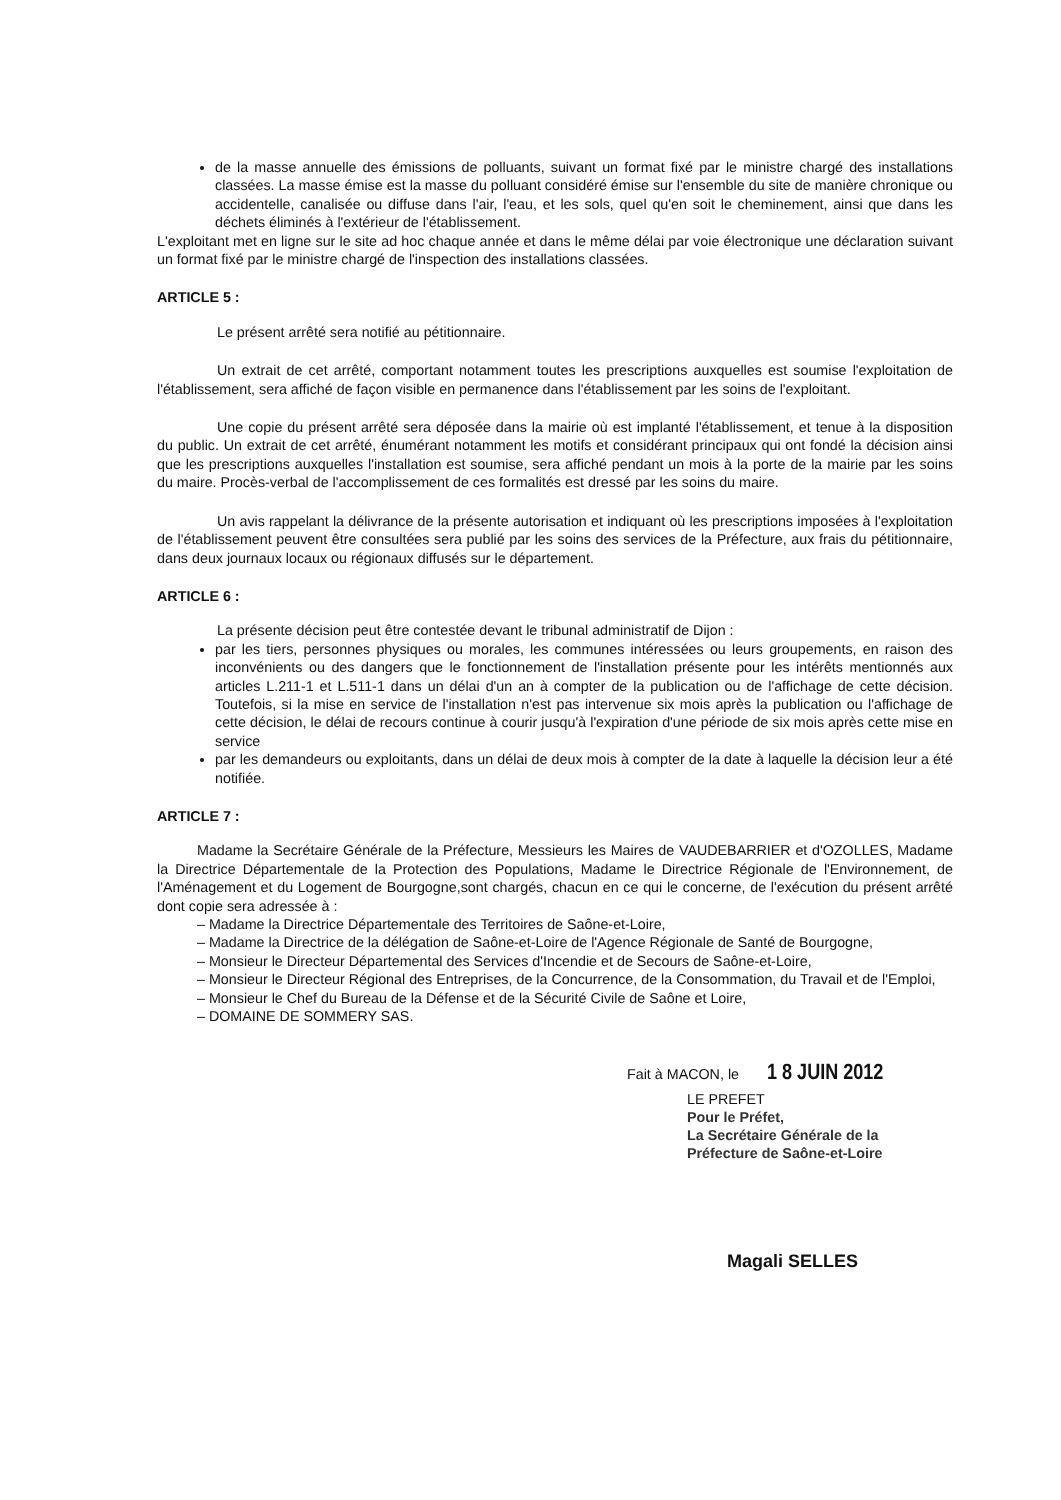de la masse annuelle des émissions de polluants, suivant un format fixé par le ministre chargé des installations classées. La masse émise est la masse du polluant considéré émise sur l'ensemble du site de manière chronique ou accidentelle, canalisée ou diffuse dans l'air, l'eau, et les sols, quel qu'en soit le cheminement, ainsi que dans les déchets éliminés à l'extérieur de l'établissement.
L'exploitant met en ligne sur le site ad hoc chaque année et dans le même délai par voie électronique une déclaration suivant un format fixé par le ministre chargé de l'inspection des installations classées.
ARTICLE 5 :
Le présent arrêté sera notifié au pétitionnaire.
Un extrait de cet arrêté, comportant notamment toutes les prescriptions auxquelles est soumise l'exploitation de l'établissement, sera affiché de façon visible en permanence dans l'établissement par les soins de l'exploitant.
Une copie du présent arrêté sera déposée dans la mairie où est implanté l'établissement, et tenue à la disposition du public. Un extrait de cet arrêté, énumérant notamment les motifs et considérant principaux qui ont fondé la décision ainsi que les prescriptions auxquelles l'installation est soumise, sera affiché pendant un mois à la porte de la mairie par les soins du maire. Procès-verbal de l'accomplissement de ces formalités est dressé par les soins du maire.
Un avis rappelant la délivrance de la présente autorisation et indiquant où les prescriptions imposées à l'exploitation de l'établissement peuvent être consultées sera publié par les soins des services de la Préfecture, aux frais du pétitionnaire, dans deux journaux locaux ou régionaux diffusés sur le département.
ARTICLE 6 :
La présente décision peut être contestée devant le tribunal administratif de Dijon :
par les tiers, personnes physiques ou morales, les communes intéressées ou leurs groupements, en raison des inconvénients ou des dangers que le fonctionnement de l'installation présente pour les intérêts mentionnés aux articles L.211-1 et L.511-1 dans un délai d'un an à compter de la publication ou de l'affichage de cette décision. Toutefois, si la mise en service de l'installation n'est pas intervenue six mois après la publication ou l'affichage de cette décision, le délai de recours continue à courir jusqu'à l'expiration d'une période de six mois après cette mise en service
par les demandeurs ou exploitants, dans un délai de deux mois à compter de la date à laquelle la décision leur a été notifiée.
ARTICLE 7 :
Madame la Secrétaire Générale de la Préfecture, Messieurs les Maires de VAUDEBARRIER et d'OZOLLES, Madame la Directrice Départementale de la Protection des Populations, Madame le Directrice Régionale de l'Environnement, de l'Aménagement et du Logement de Bourgogne,sont chargés, chacun en ce qui le concerne, de l'exécution du présent arrêté dont copie sera adressée à :
– Madame la Directrice Départementale des Territoires de Saône-et-Loire,
– Madame la Directrice de la délégation de Saône-et-Loire de l'Agence Régionale de Santé de Bourgogne,
– Monsieur le Directeur Départemental des Services d'Incendie et de Secours de Saône-et-Loire,
– Monsieur le Directeur Régional des Entreprises, de la Concurrence, de la Consommation, du Travail et de l'Emploi,
– Monsieur le Chef du Bureau de la Défense et de la Sécurité Civile de Saône et Loire,
– DOMAINE DE SOMMERY SAS.
Fait à MACON, le 1 8 JUIN 2012
LE PREFET
Pour le Préfet,
La Secrétaire Générale de la
Préfecture de Saône-et-Loire
Magali SELLES